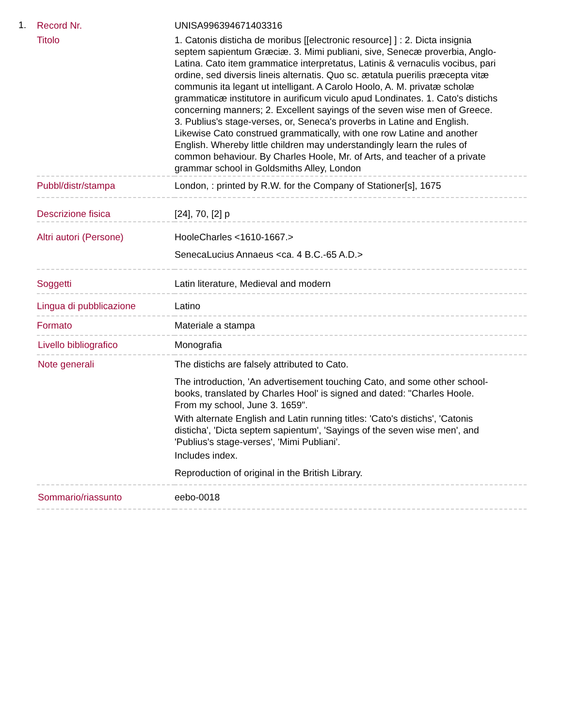1.
| Record Nr. | UNISA996394671403316 |
| Titolo | 1. Catonis disticha de moribus [[electronic resource] ] : 2. Dicta insignia septem sapientum Græciæ. 3. Mimi publiani, sive, Senecæ proverbia, Anglo-Latina. Cato item grammatice interpretatus, Latinis & vernaculis vocibus, pari ordine, sed diversis lineis alternatis. Quo sc. ætatula puerilis præcepta vitæ communis ita legant ut intelligant. A Carolo Hoolo, A. M. privatæ scholæ grammaticæ institutore in aurificum viculo apud Londinates. 1. Cato's distichs concerning manners; 2. Excellent sayings of the seven wise men of Greece. 3. Publius's stage-verses, or, Seneca's proverbs in Latine and English. Likewise Cato construed grammatically, with one row Latine and another English. Whereby little children may understandingly learn the rules of common behaviour. By Charles Hoole, Mr. of Arts, and teacher of a private grammar school in Goldsmiths Alley, London |
| Pubbl/distr/stampa | London, : printed by R.W. for the Company of Stationer[s], 1675 |
| Descrizione fisica | [24], 70, [2] p |
| Altri autori (Persone) | HooleCharles <1610-1667.> SenecaLucius Annaeus <ca. 4 B.C.-65 A.D.> |
| Soggetti | Latin literature, Medieval and modern |
| Lingua di pubblicazione | Latino |
| Formato | Materiale a stampa |
| Livello bibliografico | Monografia |
| Note generali | The distichs are falsely attributed to Cato. The introduction, 'An advertisement touching Cato, and some other school-books, translated by Charles Hool' is signed and dated: "Charles Hoole. From my school, June 3. 1659". With alternate English and Latin running titles: 'Cato's distichs', 'Catonis disticha', 'Dicta septem sapientum', 'Sayings of the seven wise men', and 'Publius's stage-verses', 'Mimi Publiani'. Includes index. Reproduction of original in the British Library. |
| Sommario/riassunto | eebo-0018 |